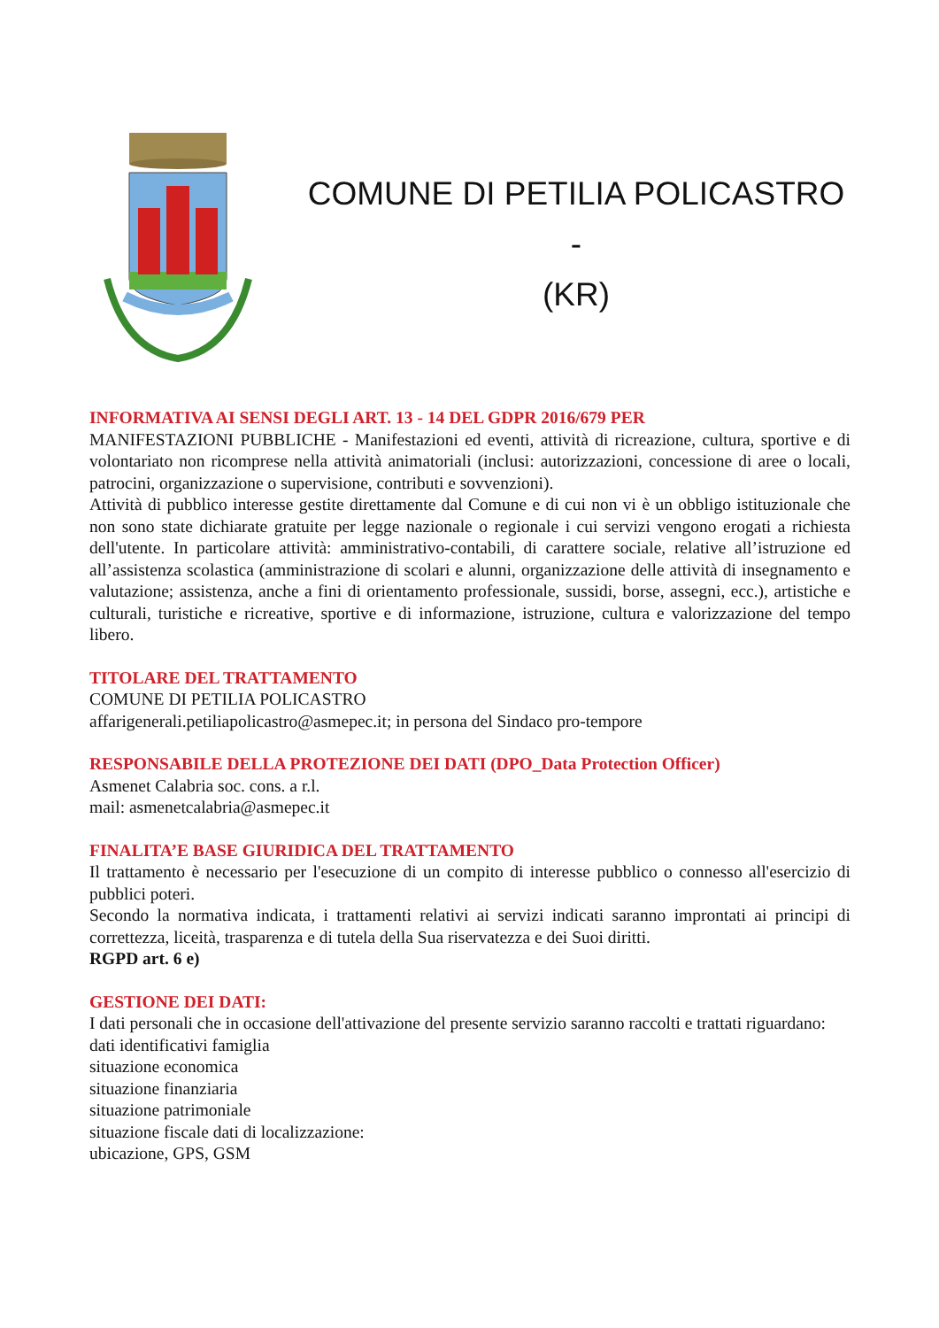COMUNE DI PETILIA POLICASTRO -
(KR)
INFORMATIVA AI SENSI DEGLI ART. 13 - 14 DEL GDPR 2016/679 PER
MANIFESTAZIONI PUBBLICHE - Manifestazioni ed eventi, attività di ricreazione, cultura, sportive e di volontariato non ricomprese nella attività animatoriali (inclusi: autorizzazioni, concessione di aree o locali, patrocini, organizzazione o supervisione, contributi e sovvenzioni).
Attività di pubblico interesse gestite direttamente dal Comune e di cui non vi è un obbligo istituzionale che non sono state dichiarate gratuite per legge nazionale o regionale i cui servizi vengono erogati a richiesta dell'utente. In particolare attività: amministrativo-contabili, di carattere sociale, relative all’istruzione ed all’assistenza scolastica (amministrazione di scolari e alunni, organizzazione delle attività di insegnamento e valutazione; assistenza, anche a fini di orientamento professionale, sussidi, borse, assegni, ecc.), artistiche e culturali, turistiche e ricreative, sportive e di informazione, istruzione, cultura e valorizzazione del tempo libero.
TITOLARE DEL TRATTAMENTO
COMUNE DI PETILIA POLICASTRO
affarigenerali.petiliapolicastro@asmepec.it; in persona del Sindaco pro-tempore
RESPONSABILE DELLA PROTEZIONE DEI DATI (DPO_Data Protection Officer)
Asmenet Calabria soc. cons. a r.l.
mail: asmenetcalabria@asmepec.it
FINALITA’E BASE GIURIDICA DEL TRATTAMENTO
Il trattamento è necessario per l'esecuzione di un compito di interesse pubblico o connesso all'esercizio di pubblici poteri.
Secondo la normativa indicata, i trattamenti relativi ai servizi indicati saranno improntati ai principi di correttezza, liceità, trasparenza e di tutela della Sua riservatezza e dei Suoi diritti.
RGPD art. 6 e)
GESTIONE DEI DATI:
I dati personali che in occasione dell'attivazione del presente servizio saranno raccolti e trattati riguardano:
dati identificativi famiglia
situazione economica
situazione finanziaria
situazione patrimoniale
situazione fiscale dati di localizzazione:
ubicazione, GPS, GSM